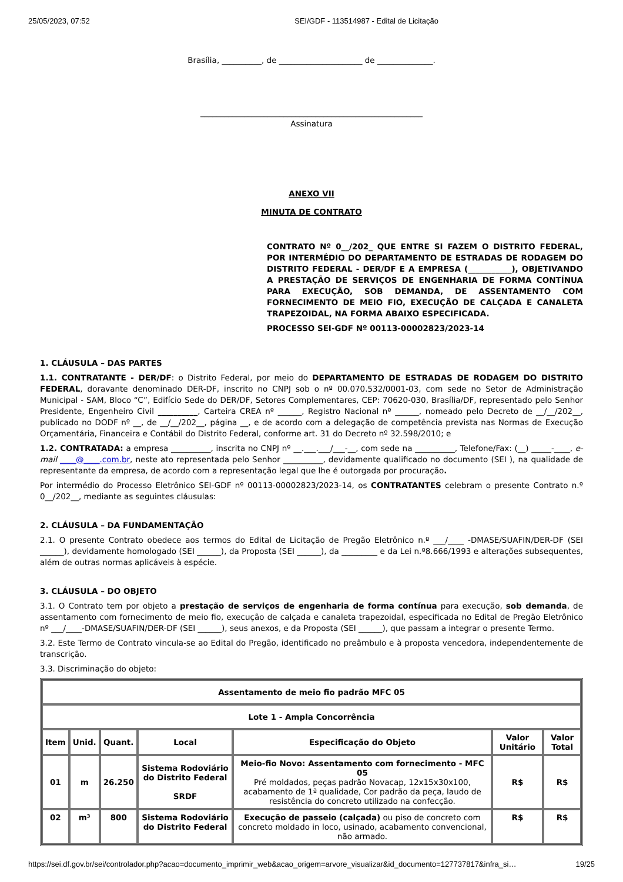25/05/2023, 07:52 SEI/GDF - 113514987 - Edital de Licitação
Brasília, __________, de _____________________ de ______________.
________________________________________________________
Assinatura
ANEXO VII
MINUTA DE CONTRATO
CONTRATO Nº 0__/202_ QUE ENTRE SI FAZEM O DISTRITO FEDERAL, POR INTERMÉDIO DO DEPARTAMENTO DE ESTRADAS DE RODAGEM DO DISTRITO FEDERAL - DER/DF E A EMPRESA (___________), OBJETIVANDO A PRESTAÇÃO DE SERVIÇOS DE ENGENHARIA DE FORMA CONTÍNUA PARA EXECUÇÃO, SOB DEMANDA, DE ASSENTAMENTO COM FORNECIMENTO DE MEIO FIO, EXECUÇÃO DE CALÇADA E CANALETA TRAPEZOIDAL, NA FORMA ABAIXO ESPECIFICADA.
PROCESSO SEI-GDF Nº 00113-00002823/2023-14
1. CLÁUSULA – DAS PARTES
1.1. CONTRATANTE - DER/DF: o Distrito Federal, por meio do DEPARTAMENTO DE ESTRADAS DE RODAGEM DO DISTRITO FEDERAL, doravante denominado DER-DF, inscrito no CNPJ sob o nº 00.070.532/0001-03, com sede no Setor de Administração Municipal - SAM, Bloco “C”, Edifício Sede do DER/DF, Setores Complementares, CEP: 70620-030, Brasília/DF, representado pelo Senhor Presidente, Engenheiro Civil __________, Carteira CREA nº ______, Registro Nacional nº ______, nomeado pelo Decreto de __/__/202__, publicado no DODF nº __, de __/__/202__, página __, e de acordo com a delegação de competência prevista nas Normas de Execução Orçamentária, Financeira e Contábil do Distrito Federal, conforme art. 31 do Decreto nº 32.598/2010; e
1.2. CONTRATADA: a empresa __________, inscrita no CNPJ nº __.___.___/___-__, com sede na __________, Telefone/Fax: (__) _____-____, e-mail ____@____.com.br, neste ato representada pelo Senhor __________, devidamente qualificado no documento (SEI ), na qualidade de representante da empresa, de acordo com a representação legal que lhe é outorgada por procuração.
Por intermédio do Processo Eletrônico SEI-GDF nº 00113-00002823/2023-14, os CONTRATANTES celebram o presente Contrato n.º 0__/202__, mediante as seguintes cláusulas:
2. CLÁUSULA – DA FUNDAMENTAÇÃO
2.1. O presente Contrato obedece aos termos do Edital de Licitação de Pregão Eletrônico n.º ___/____ -DMASE/SUAFIN/DER-DF (SEI ______), devidamente homologado (SEI ______), da Proposta (SEI ______), da _________ e da Lei n.º8.666/1993 e alterações subsequentes, além de outras normas aplicáveis à espécie.
3. CLÁUSULA – DO OBJETO
3.1. O Contrato tem por objeto a prestação de serviços de engenharia de forma contínua para execução, sob demanda, de assentamento com fornecimento de meio fio, execução de calçada e canaleta trapezoidal, especificada no Edital de Pregão Eletrônico nº ___/____-DMASE/SUAFIN/DER-DF (SEI ______), seus anexos, e da Proposta (SEI ______), que passam a integrar o presente Termo.
3.2. Este Termo de Contrato vincula-se ao Edital do Pregão, identificado no preâmbulo e à proposta vencedora, independentemente de transcrição.
3.3. Discriminação do objeto:
| Assentamento de meio fio padrão MFC 05 | | | | | | |
| --- | --- | --- | --- | --- | --- | --- |
| Lote 1 - Ampla Concorrência | | | | | | |
| Item | Unid. | Quant. | Local | Especificação do Objeto | Valor Unitário | Valor Total |
| 01 | m | 26.250 | Sistema Rodoviário do Distrito Federal SRDF | Meio-fio Novo: Assentamento com fornecimento - MFC 05 Pré moldados, peças padrão Novacap, 12x15x30x100, acabamento de 1ª qualidade, Cor padrão da peça, laudo de resistência do concreto utilizado na confecção. | R$ | R$ |
| 02 | m³ | 800 | Sistema Rodoviário do Distrito Federal | Execução de passeio (calçada) ou piso de concreto com concreto moldado in loco, usinado, acabamento convencional, não armado. | R$ | R$ |
https://sei.df.gov.br/sei/controlador.php?acao=documento_imprimir_web&acao_origem=arvore_visualizar&id_documento=127737817&infra_si… 19/25